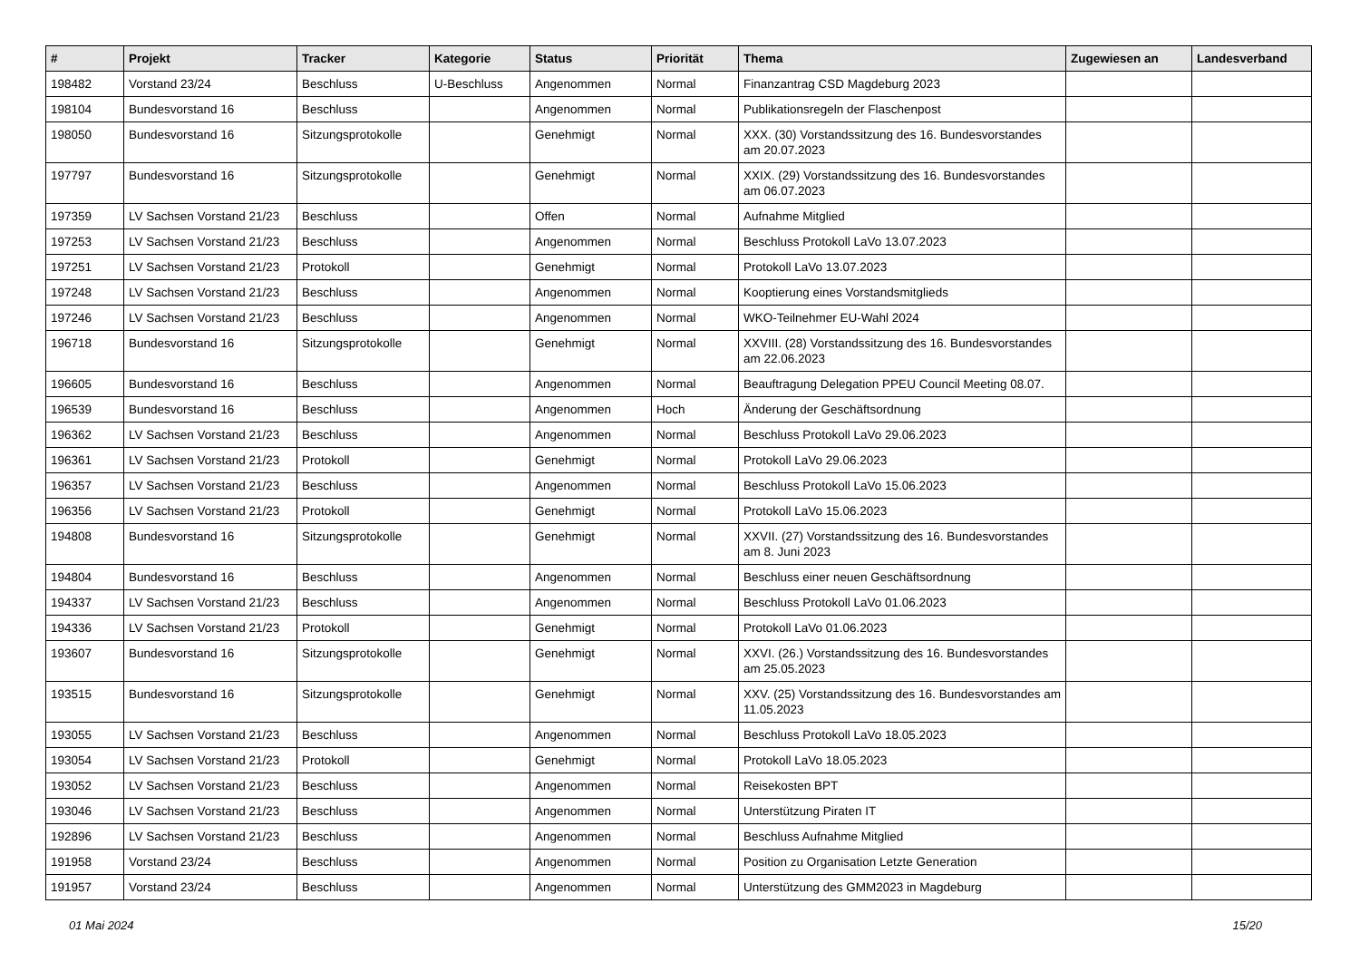| # | Projekt | Tracker | Kategorie | Status | Priorität | Thema | Zugewiesen an | Landesverband |
| --- | --- | --- | --- | --- | --- | --- | --- | --- |
| 198482 | Vorstand 23/24 | Beschluss | U-Beschluss | Angenommen | Normal | Finanzantrag CSD Magdeburg 2023 | | |
| 198104 | Bundesvorstand 16 | Beschluss | | Angenommen | Normal | Publikationsregeln der Flaschenpost | | |
| 198050 | Bundesvorstand 16 | Sitzungsprotokolle | | Genehmigt | Normal | XXX. (30) Vorstandssitzung des 16. Bundesvorstandes am 20.07.2023 | | |
| 197797 | Bundesvorstand 16 | Sitzungsprotokolle | | Genehmigt | Normal | XXIX. (29) Vorstandssitzung des 16. Bundesvorstandes am 06.07.2023 | | |
| 197359 | LV Sachsen Vorstand 21/23 | Beschluss | | Offen | Normal | Aufnahme Mitglied | | |
| 197253 | LV Sachsen Vorstand 21/23 | Beschluss | | Angenommen | Normal | Beschluss Protokoll LaVo 13.07.2023 | | |
| 197251 | LV Sachsen Vorstand 21/23 | Protokoll | | Genehmigt | Normal | Protokoll LaVo 13.07.2023 | | |
| 197248 | LV Sachsen Vorstand 21/23 | Beschluss | | Angenommen | Normal | Kooptierung eines Vorstandsmitglieds | | |
| 197246 | LV Sachsen Vorstand 21/23 | Beschluss | | Angenommen | Normal | WKO-Teilnehmer EU-Wahl 2024 | | |
| 196718 | Bundesvorstand 16 | Sitzungsprotokolle | | Genehmigt | Normal | XXVIII. (28) Vorstandssitzung des 16. Bundesvorstandes am 22.06.2023 | | |
| 196605 | Bundesvorstand 16 | Beschluss | | Angenommen | Normal | Beauftragung Delegation PPEU Council Meeting 08.07. | | |
| 196539 | Bundesvorstand 16 | Beschluss | | Angenommen | Hoch | Änderung der Geschäftsordnung | | |
| 196362 | LV Sachsen Vorstand 21/23 | Beschluss | | Angenommen | Normal | Beschluss Protokoll LaVo 29.06.2023 | | |
| 196361 | LV Sachsen Vorstand 21/23 | Protokoll | | Genehmigt | Normal | Protokoll LaVo 29.06.2023 | | |
| 196357 | LV Sachsen Vorstand 21/23 | Beschluss | | Angenommen | Normal | Beschluss Protokoll LaVo 15.06.2023 | | |
| 196356 | LV Sachsen Vorstand 21/23 | Protokoll | | Genehmigt | Normal | Protokoll LaVo 15.06.2023 | | |
| 194808 | Bundesvorstand 16 | Sitzungsprotokolle | | Genehmigt | Normal | XXVII. (27) Vorstandssitzung des 16. Bundesvorstandes am 8. Juni 2023 | | |
| 194804 | Bundesvorstand 16 | Beschluss | | Angenommen | Normal | Beschluss einer neuen Geschäftsordnung | | |
| 194337 | LV Sachsen Vorstand 21/23 | Beschluss | | Angenommen | Normal | Beschluss Protokoll LaVo 01.06.2023 | | |
| 194336 | LV Sachsen Vorstand 21/23 | Protokoll | | Genehmigt | Normal | Protokoll LaVo 01.06.2023 | | |
| 193607 | Bundesvorstand 16 | Sitzungsprotokolle | | Genehmigt | Normal | XXVI. (26.) Vorstandssitzung des 16. Bundesvorstandes am 25.05.2023 | | |
| 193515 | Bundesvorstand 16 | Sitzungsprotokolle | | Genehmigt | Normal | XXV. (25) Vorstandssitzung des 16. Bundesvorstandes am 11.05.2023 | | |
| 193055 | LV Sachsen Vorstand 21/23 | Beschluss | | Angenommen | Normal | Beschluss Protokoll LaVo 18.05.2023 | | |
| 193054 | LV Sachsen Vorstand 21/23 | Protokoll | | Genehmigt | Normal | Protokoll LaVo 18.05.2023 | | |
| 193052 | LV Sachsen Vorstand 21/23 | Beschluss | | Angenommen | Normal | Reisekosten BPT | | |
| 193046 | LV Sachsen Vorstand 21/23 | Beschluss | | Angenommen | Normal | Unterstützung Piraten IT | | |
| 192896 | LV Sachsen Vorstand 21/23 | Beschluss | | Angenommen | Normal | Beschluss Aufnahme Mitglied | | |
| 191958 | Vorstand 23/24 | Beschluss | | Angenommen | Normal | Position zu Organisation Letzte Generation | | |
| 191957 | Vorstand 23/24 | Beschluss | | Angenommen | Normal | Unterstützung des GMM2023 in Magdeburg | | |
01 Mai 2024 15/20